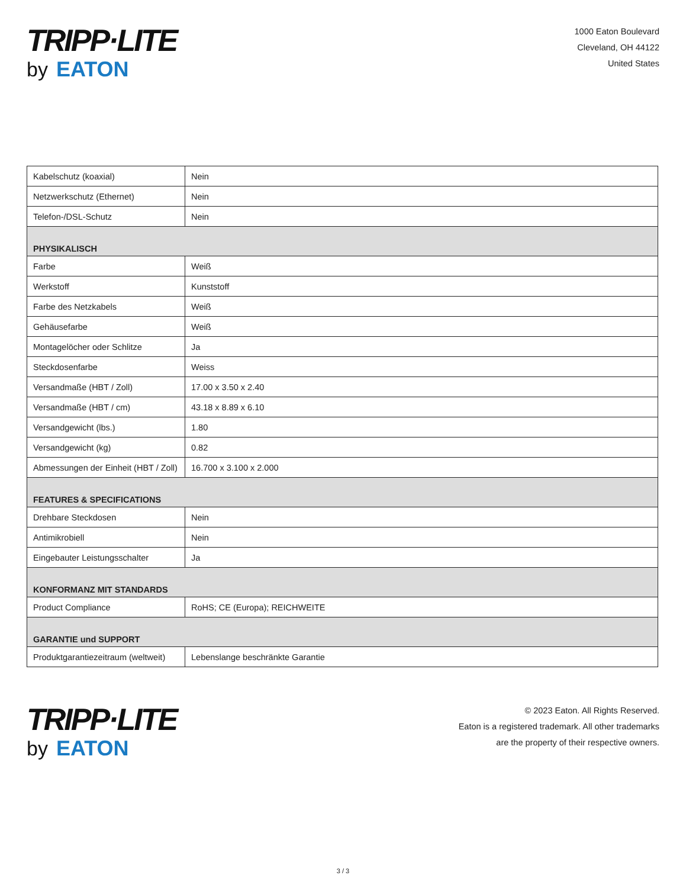TRIPP·LITE
by EATON
1000 Eaton Boulevard
Cleveland, OH 44122
United States
| Kabelschutz (koaxial) | Nein |
| Netzwerkschutz (Ethernet) | Nein |
| Telefon-/DSL-Schutz | Nein |
| PHYSIKALISCH | |
| Farbe | Weiß |
| Werkstoff | Kunststoff |
| Farbe des Netzkabels | Weiß |
| Gehäusefarbe | Weiß |
| Montagelöcher oder Schlitze | Ja |
| Steckdosenfarbe | Weiss |
| Versandmaße (HBT / Zoll) | 17.00 x 3.50 x 2.40 |
| Versandmaße (HBT / cm) | 43.18 x 8.89 x 6.10 |
| Versandgewicht (lbs.) | 1.80 |
| Versandgewicht (kg) | 0.82 |
| Abmessungen der Einheit (HBT / Zoll) | 16.700 x 3.100 x 2.000 |
| FEATURES & SPECIFICATIONS | |
| Drehbare Steckdosen | Nein |
| Antimikrobiell | Nein |
| Eingebauter Leistungsschalter | Ja |
| KONFORMANZ MIT STANDARDS | |
| Product Compliance | RoHS; CE (Europa); REICHWEITE |
| GARANTIE und SUPPORT | |
| Produktgarantiezeitraum (weltweit) | Lebenslange beschränkte Garantie |
TRIPP·LITE
by EATON
© 2023 Eaton. All Rights Reserved.
Eaton is a registered trademark. All other trademarks
are the property of their respective owners.
3 / 3